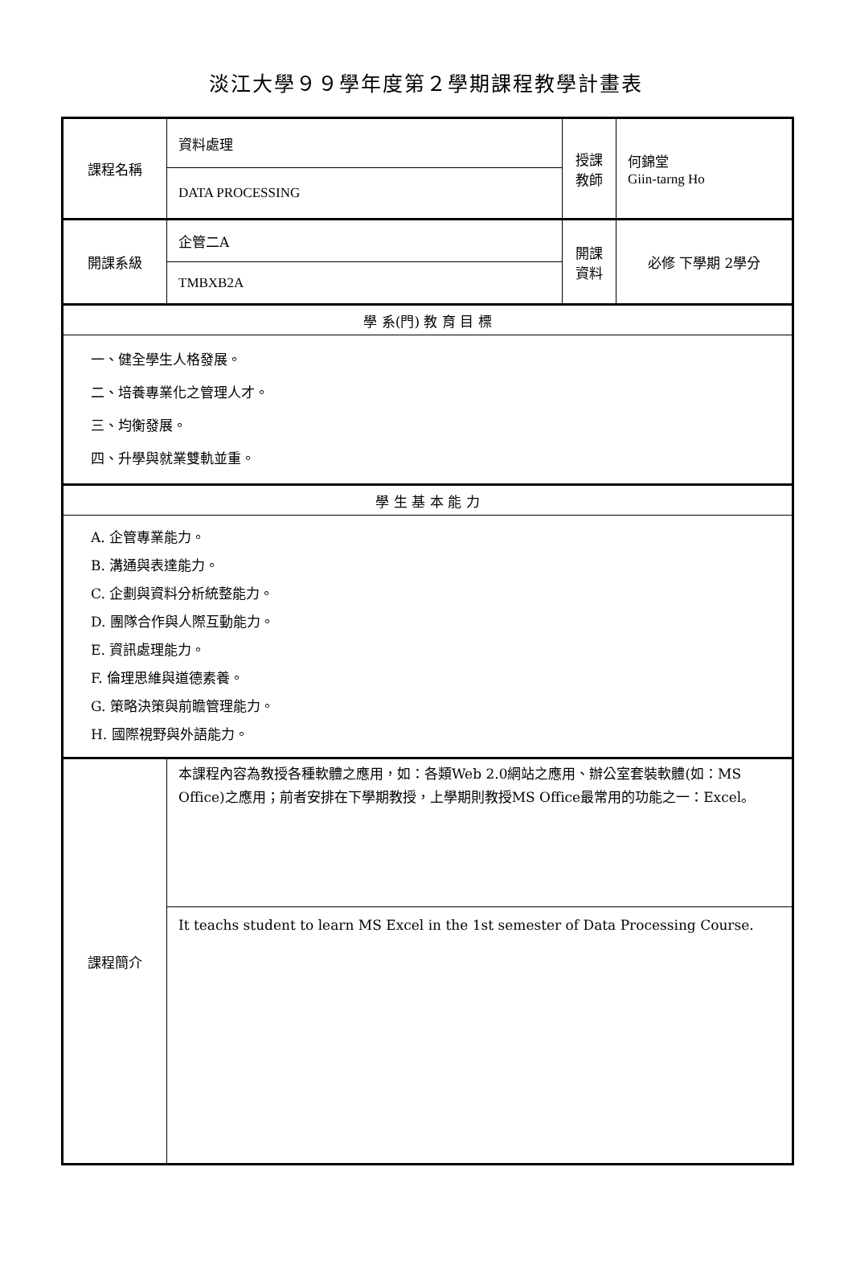淡江大學９９學年度第２學期課程教學計畫表
| 課程名稱 | 資料處理 | 授課 教師 | 何錦堂 Giin-tarng Ho |
| | DATA PROCESSING | | |
| 開課系級 | 企管二A | 開課 資料 | 必修 下學期 2學分 |
| | TMBXB2A | | |
| 學 系(門) 教 育 目 標 | | | |
| 一、健全學生人格發展。 二、培養專業化之管理人才。 三、均衡發展。 四、升學與就業雙軌並重。 | | | |
| 學 生 基 本 能 力 | | | |
| A. 企管專業能力。 B. 溝通與表達能力。 C. 企劃與資料分析統整能力。 D. 團隊合作與人際互動能力。 E. 資訊處理能力。 F. 倫理思維與道德素養。 G. 策略決策與前瞻管理能力。 H. 國際視野與外語能力。 | | | |
| 課程簡介 | 本課程內容為教授各種軟體之應用，如：各類Web 2.0網站之應用、辦公室套裝軟體(如：MS Office)之應用；前者安排在下學期教授，上學期則教授MS Office最常用的功能之一：Excel。 | | |
| | It teachs student to learn MS Excel in the 1st semester of Data Processing Course. | | |